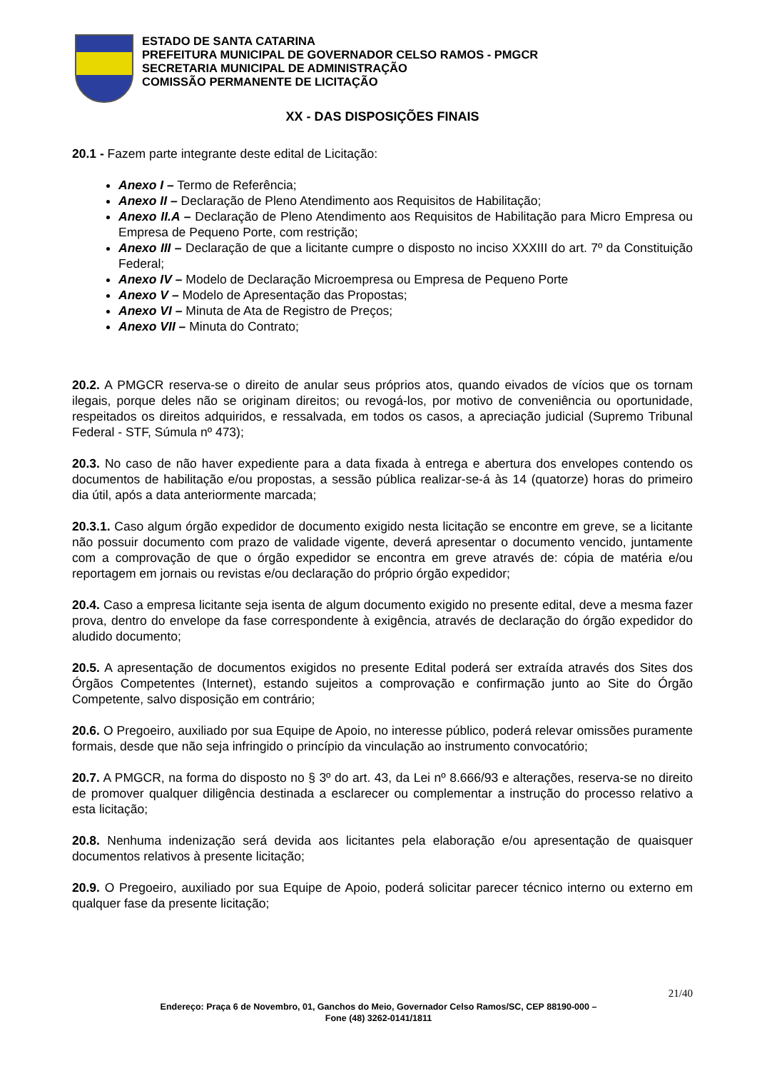ESTADO DE SANTA CATARINA
PREFEITURA MUNICIPAL DE GOVERNADOR CELSO RAMOS - PMGCR
SECRETARIA MUNICIPAL DE ADMINISTRAÇÃO
COMISSÃO PERMANENTE DE LICITAÇÃO
XX - DAS DISPOSIÇÕES FINAIS
20.1 - Fazem parte integrante deste edital de Licitação:
Anexo I – Termo de Referência;
Anexo II – Declaração de Pleno Atendimento aos Requisitos de Habilitação;
Anexo II.A – Declaração de Pleno Atendimento aos Requisitos de Habilitação para Micro Empresa ou Empresa de Pequeno Porte, com restrição;
Anexo III – Declaração de que a licitante cumpre o disposto no inciso XXXIII do art. 7º da Constituição Federal;
Anexo IV – Modelo de Declaração Microempresa ou Empresa de Pequeno Porte
Anexo V – Modelo de Apresentação das Propostas;
Anexo VI – Minuta de Ata de Registro de Preços;
Anexo VII – Minuta do Contrato;
20.2. A PMGCR reserva-se o direito de anular seus próprios atos, quando eivados de vícios que os tornam ilegais, porque deles não se originam direitos; ou revogá-los, por motivo de conveniência ou oportunidade, respeitados os direitos adquiridos, e ressalvada, em todos os casos, a apreciação judicial (Supremo Tribunal Federal - STF, Súmula nº 473);
20.3. No caso de não haver expediente para a data fixada à entrega e abertura dos envelopes contendo os documentos de habilitação e/ou propostas, a sessão pública realizar-se-á às 14 (quatorze) horas do primeiro dia útil, após a data anteriormente marcada;
20.3.1. Caso algum órgão expedidor de documento exigido nesta licitação se encontre em greve, se a licitante não possuir documento com prazo de validade vigente, deverá apresentar o documento vencido, juntamente com a comprovação de que o órgão expedidor se encontra em greve através de: cópia de matéria e/ou reportagem em jornais ou revistas e/ou declaração do próprio órgão expedidor;
20.4. Caso a empresa licitante seja isenta de algum documento exigido no presente edital, deve a mesma fazer prova, dentro do envelope da fase correspondente à exigência, através de declaração do órgão expedidor do aludido documento;
20.5. A apresentação de documentos exigidos no presente Edital poderá ser extraída através dos Sites dos Órgãos Competentes (Internet), estando sujeitos a comprovação e confirmação junto ao Site do Órgão Competente, salvo disposição em contrário;
20.6. O Pregoeiro, auxiliado por sua Equipe de Apoio, no interesse público, poderá relevar omissões puramente formais, desde que não seja infringido o princípio da vinculação ao instrumento convocatório;
20.7. A PMGCR, na forma do disposto no § 3º do art. 43, da Lei nº 8.666/93 e alterações, reserva-se no direito de promover qualquer diligência destinada a esclarecer ou complementar a instrução do processo relativo a esta licitação;
20.8. Nenhuma indenização será devida aos licitantes pela elaboração e/ou apresentação de quaisquer documentos relativos à presente licitação;
20.9. O Pregoeiro, auxiliado por sua Equipe de Apoio, poderá solicitar parecer técnico interno ou externo em qualquer fase da presente licitação;
21/40
Endereço: Praça 6 de Novembro, 01, Ganchos do Meio, Governador Celso Ramos/SC, CEP 88190-000 –
Fone (48) 3262-0141/1811